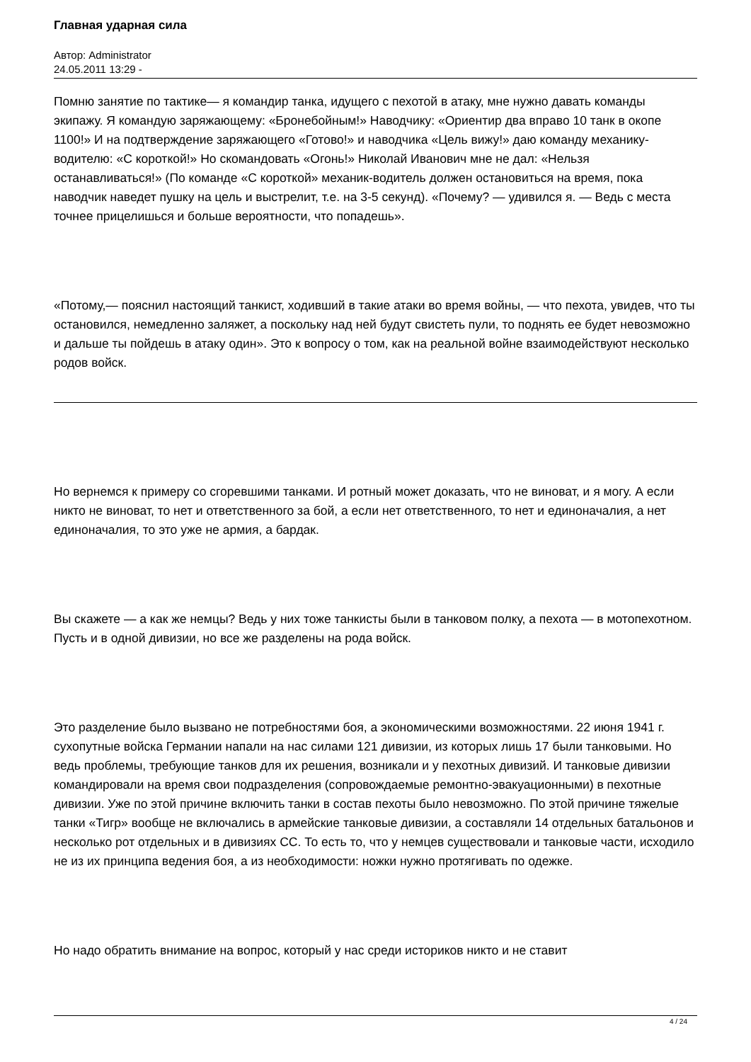Главная ударная сила
Автор: Administrator
24.05.2011 13:29 -
Помню занятие по тактике— я командир танка, идущего с пехотой в атаку, мне нужно давать команды экипажу. Я командую заряжающему: «Бронебойным!» Наводчику: «Ориентир два вправо 10 танк в окопе 1100!» И на подтверждение заряжающего «Готово!» и наводчика «Цель вижу!» даю команду механику-водителю: «С короткой!» Но скомандовать «Огонь!» Николай Иванович мне не дал: «Нельзя останавливаться!» (По команде «С короткой» механик-водитель должен остановиться на время, пока наводчик наведет пушку на цель и выстрелит, т.е. на 3-5 секунд). «Почему? — удивился я. — Ведь с места точнее прицелишься и больше вероятности, что попадешь».
«Потому,— пояснил настоящий танкист, ходивший в такие атаки во время войны, — что пехота, увидев, что ты остановился, немедленно заляжет, а поскольку над ней будут свистеть пули, то поднять ее будет невозможно и дальше ты пойдешь в атаку один». Это к вопросу о том, как на реальной войне взаимодействуют несколько родов войск.
Но вернемся к примеру со сгоревшими танками. И ротный может доказать, что не виноват, и я могу. А если никто не виноват, то нет и ответственного за бой, а если нет ответственного, то нет и единоначалия, а нет единоначалия, то это уже не армия, а бардак.
Вы скажете — а как же немцы? Ведь у них тоже танкисты были в танковом полку, а пехота — в мотопехотном. Пусть и в одной дивизии, но все же разделены на рода войск.
Это разделение было вызвано не потребностями боя, а экономическими возможностями. 22 июня 1941 г. сухопутные войска Германии напали на нас силами 121 дивизии, из которых лишь 17 были танковыми. Но ведь проблемы, требующие танков для их решения, возникали и у пехотных дивизий. И танковые дивизии командировали на время свои подразделения (сопровождаемые ремонтно-эвакуационными) в пехотные дивизии. Уже по этой причине включить танки в состав пехоты было невозможно. По этой причине тяжелые танки «Тигр» вообще не включались в армейские танковые дивизии, а составляли 14 отдельных батальонов и несколько рот отдельных и в дивизиях СС. То есть то, что у немцев существовали и танковые части, исходило не из их принципа ведения боя, а из необходимости: ножки нужно протягивать по одежке.
Но надо обратить внимание на вопрос, который у нас среди историков никто и не ставит
4 / 24